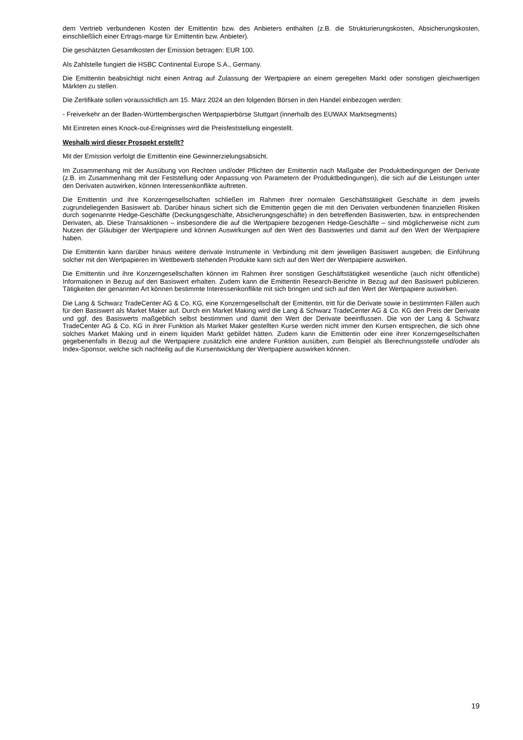dem Vertrieb verbundenen Kosten der Emittentin bzw. des Anbieters enthalten (z.B. die Strukturierungskosten, Absicherungskosten, einschließlich einer Ertrags-marge für Emittentin bzw. Anbieter).
Die geschätzten Gesamtkosten der Emission betragen: EUR 100.
Als Zahlstelle fungiert die HSBC Continental Europe S.A., Germany.
Die Emittentin beabsichtigt nicht einen Antrag auf Zulassung der Wertpapiere an einem geregelten Markt oder sonstigen gleichwertigen Märkten zu stellen.
Die Zertifikate sollen voraussichtlich am 15. März 2024 an den folgenden Börsen in den Handel einbezogen werden:
- Freiverkehr an der Baden-Württembergischen Wertpapierbörse Stuttgart (innerhalb des EUWAX Marktsegments)
Mit Eintreten eines Knock-out-Ereignisses wird die Preisfeststellung eingestellt.
Weshalb wird dieser Prospekt erstellt?
Mit der Emission verfolgt die Emittentin eine Gewinnerzielungsabsicht.
Im Zusammenhang mit der Ausübung von Rechten und/oder Pflichten der Emittentin nach Maßgabe der Produktbedingungen der Derivate (z.B. im Zusammenhang mit der Feststellung oder Anpassung von Parametern der Produktbedingungen), die sich auf die Leistungen unter den Derivaten auswirken, können Interessenkonflikte auftreten.
Die Emittentin und ihre Konzerngesellschaften schließen im Rahmen ihrer normalen Geschäftstätigkeit Geschäfte in dem jeweils zugrundeliegenden Basiswert ab. Darüber hinaus sichert sich die Emittentin gegen die mit den Derivaten verbundenen finanziellen Risiken durch sogenannte Hedge-Geschäfte (Deckungsgeschäfte, Absicherungsgeschäfte) in den betreffenden Basiswerten, bzw. in entsprechenden Derivaten, ab. Diese Transaktionen – insbesondere die auf die Wertpapiere bezogenen Hedge-Geschäfte – sind möglicherweise nicht zum Nutzen der Gläubiger der Wertpapiere und können Auswirkungen auf den Wert des Basiswertes und damit auf den Wert der Wertpapiere haben.
Die Emittentin kann darüber hinaus weitere derivate Instrumente in Verbindung mit dem jeweiligen Basiswert ausgeben; die Einführung solcher mit den Wertpapieren im Wettbewerb stehenden Produkte kann sich auf den Wert der Wertpapiere auswirken.
Die Emittentin und ihre Konzerngesellschaften können im Rahmen ihrer sonstigen Geschäftstätigkeit wesentliche (auch nicht öffentliche) Informationen in Bezug auf den Basiswert erhalten. Zudem kann die Emittentin Research-Berichte in Bezug auf den Basiswert publizieren. Tätigkeiten der genannten Art können bestimmte Interessenkonflikte mit sich bringen und sich auf den Wert der Wertpapiere auswirken.
Die Lang & Schwarz TradeCenter AG & Co. KG, eine Konzerngesellschaft der Emittentin, tritt für die Derivate sowie in bestimmten Fällen auch für den Basiswert als Market Maker auf. Durch ein Market Making wird die Lang & Schwarz TradeCenter AG & Co. KG den Preis der Derivate und ggf. des Basiswerts maßgeblich selbst bestimmen und damit den Wert der Derivate beeinflussen. Die von der Lang & Schwarz TradeCenter AG & Co. KG in ihrer Funktion als Market Maker gestellten Kurse werden nicht immer den Kursen entsprechen, die sich ohne solches Market Making und in einem liquiden Markt gebildet hätten. Zudem kann die Emittentin oder eine ihrer Konzerngesellschaften gegebenenfalls in Bezug auf die Wertpapiere zusätzlich eine andere Funktion ausüben, zum Beispiel als Berechnungsstelle und/oder als Index-Sponsor, welche sich nachteilig auf die Kursentwicklung der Wertpapiere auswirken können.
19